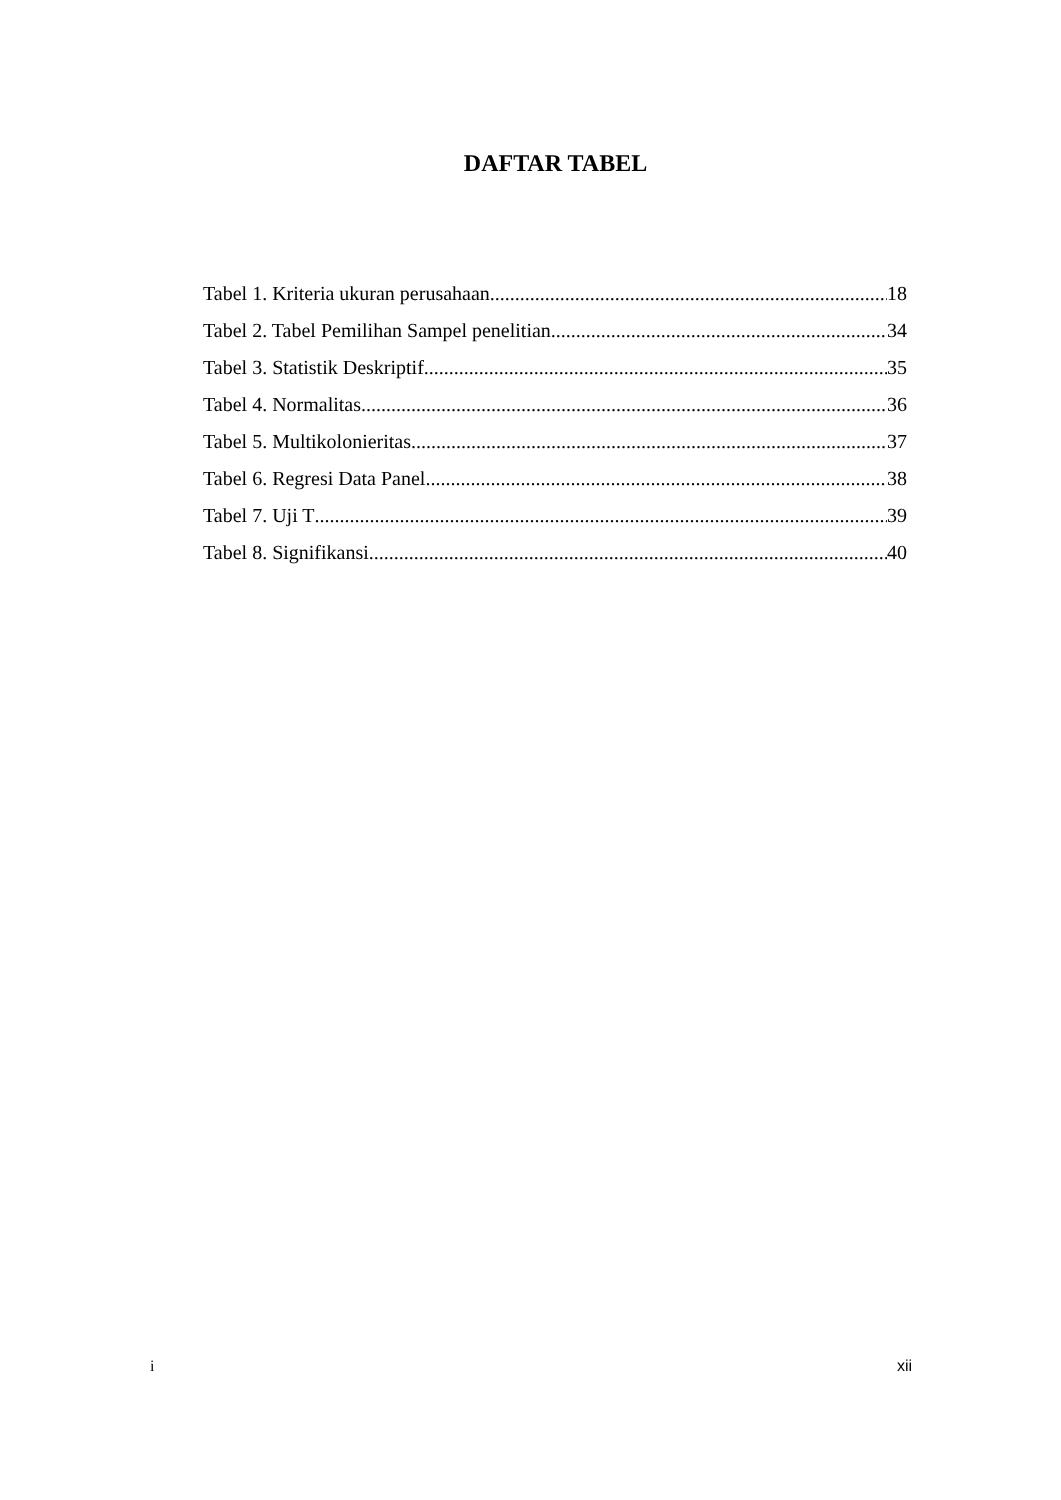DAFTAR TABEL
Tabel 1. Kriteria ukuran perusahaan 18
Tabel 2. Tabel Pemilihan Sampel penelitian 34
Tabel 3. Statistik Deskriptif 35
Tabel 4. Normalitas 36
Tabel 5. Multikolonieritas 37
Tabel 6. Regresi Data Panel 38
Tabel 7. Uji T 39
Tabel 8. Signifikansi 40
i xii